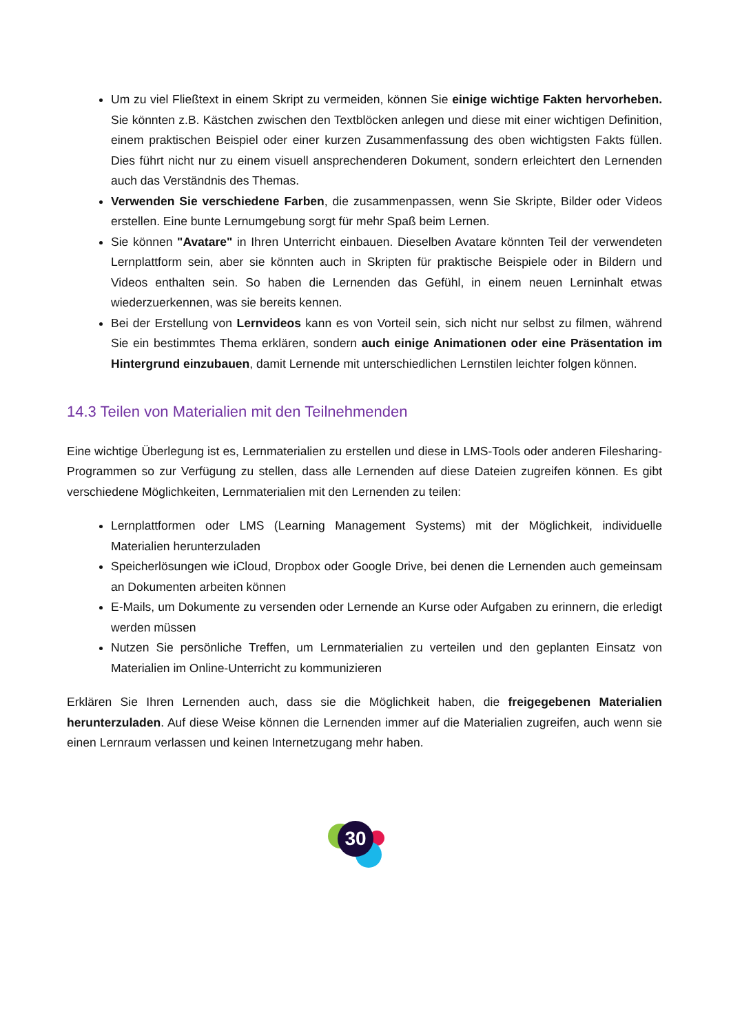Um zu viel Fließtext in einem Skript zu vermeiden, können Sie einige wichtige Fakten hervorheben. Sie könnten z.B. Kästchen zwischen den Textblöcken anlegen und diese mit einer wichtigen Definition, einem praktischen Beispiel oder einer kurzen Zusammenfassung des oben wichtigsten Fakts füllen. Dies führt nicht nur zu einem visuell ansprechenderen Dokument, sondern erleichtert den Lernenden auch das Verständnis des Themas.
Verwenden Sie verschiedene Farben, die zusammenpassen, wenn Sie Skripte, Bilder oder Videos erstellen. Eine bunte Lernumgebung sorgt für mehr Spaß beim Lernen.
Sie können "Avatare" in Ihren Unterricht einbauen. Dieselben Avatare könnten Teil der verwendeten Lernplattform sein, aber sie könnten auch in Skripten für praktische Beispiele oder in Bildern und Videos enthalten sein. So haben die Lernenden das Gefühl, in einem neuen Lerninhalt etwas wiederzuerkennen, was sie bereits kennen.
Bei der Erstellung von Lernvideos kann es von Vorteil sein, sich nicht nur selbst zu filmen, während Sie ein bestimmtes Thema erklären, sondern auch einige Animationen oder eine Präsentation im Hintergrund einzubauen, damit Lernende mit unterschiedlichen Lernstilen leichter folgen können.
14.3 Teilen von Materialien mit den Teilnehmenden
Eine wichtige Überlegung ist es, Lernmaterialien zu erstellen und diese in LMS-Tools oder anderen Filesharing-Programmen so zur Verfügung zu stellen, dass alle Lernenden auf diese Dateien zugreifen können. Es gibt verschiedene Möglichkeiten, Lernmaterialien mit den Lernenden zu teilen:
Lernplattformen oder LMS (Learning Management Systems) mit der Möglichkeit, individuelle Materialien herunterzuladen
Speicherlösungen wie iCloud, Dropbox oder Google Drive, bei denen die Lernenden auch gemeinsam an Dokumenten arbeiten können
E-Mails, um Dokumente zu versenden oder Lernende an Kurse oder Aufgaben zu erinnern, die erledigt werden müssen
Nutzen Sie persönliche Treffen, um Lernmaterialien zu verteilen und den geplanten Einsatz von Materialien im Online-Unterricht zu kommunizieren
Erklären Sie Ihren Lernenden auch, dass sie die Möglichkeit haben, die freigegebenen Materialien herunterzuladen. Auf diese Weise können die Lernenden immer auf die Materialien zugreifen, auch wenn sie einen Lernraum verlassen und keinen Internetzugang mehr haben.
30